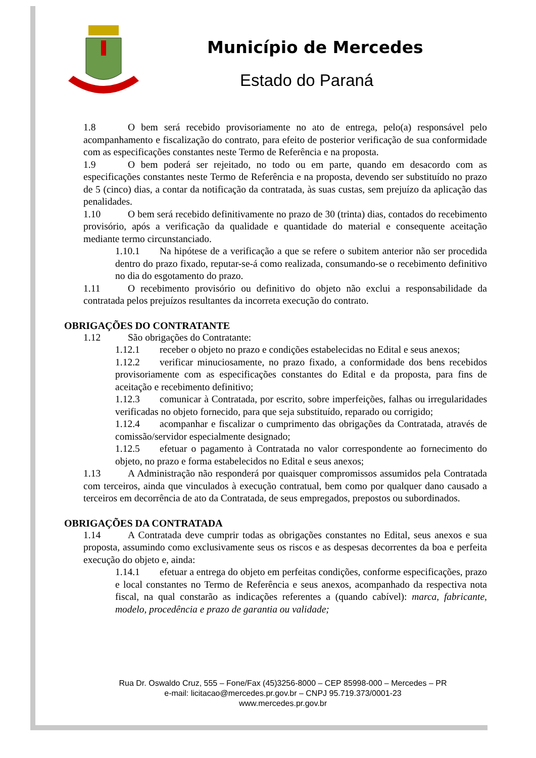Município de Mercedes
Estado do Paraná
1.8 O bem será recebido provisoriamente no ato de entrega, pelo(a) responsável pelo acompanhamento e fiscalização do contrato, para efeito de posterior verificação de sua conformidade com as especificações constantes neste Termo de Referência e na proposta.
1.9 O bem poderá ser rejeitado, no todo ou em parte, quando em desacordo com as especificações constantes neste Termo de Referência e na proposta, devendo ser substituído no prazo de 5 (cinco) dias, a contar da notificação da contratada, às suas custas, sem prejuízo da aplicação das penalidades.
1.10 O bem será recebido definitivamente no prazo de 30 (trinta) dias, contados do recebimento provisório, após a verificação da qualidade e quantidade do material e consequente aceitação mediante termo circunstanciado.
1.10.1 Na hipótese de a verificação a que se refere o subitem anterior não ser procedida dentro do prazo fixado, reputar-se-á como realizada, consumando-se o recebimento definitivo no dia do esgotamento do prazo.
1.11 O recebimento provisório ou definitivo do objeto não exclui a responsabilidade da contratada pelos prejuízos resultantes da incorreta execução do contrato.
OBRIGAÇÕES DO CONTRATANTE
1.12 São obrigações do Contratante:
1.12.1 receber o objeto no prazo e condições estabelecidas no Edital e seus anexos;
1.12.2 verificar minuciosamente, no prazo fixado, a conformidade dos bens recebidos provisoriamente com as especificações constantes do Edital e da proposta, para fins de aceitação e recebimento definitivo;
1.12.3 comunicar à Contratada, por escrito, sobre imperfeições, falhas ou irregularidades verificadas no objeto fornecido, para que seja substituído, reparado ou corrigido;
1.12.4 acompanhar e fiscalizar o cumprimento das obrigações da Contratada, através de comissão/servidor especialmente designado;
1.12.5 efetuar o pagamento à Contratada no valor correspondente ao fornecimento do objeto, no prazo e forma estabelecidos no Edital e seus anexos;
1.13 A Administração não responderá por quaisquer compromissos assumidos pela Contratada com terceiros, ainda que vinculados à execução contratual, bem como por qualquer dano causado a terceiros em decorrência de ato da Contratada, de seus empregados, prepostos ou subordinados.
OBRIGAÇÕES DA CONTRATADA
1.14 A Contratada deve cumprir todas as obrigações constantes no Edital, seus anexos e sua proposta, assumindo como exclusivamente seus os riscos e as despesas decorrentes da boa e perfeita execução do objeto e, ainda:
1.14.1 efetuar a entrega do objeto em perfeitas condições, conforme especificações, prazo e local constantes no Termo de Referência e seus anexos, acompanhado da respectiva nota fiscal, na qual constarão as indicações referentes a (quando cabível): marca, fabricante, modelo, procedência e prazo de garantia ou validade;
Rua Dr. Oswaldo Cruz, 555 – Fone/Fax (45)3256-8000 – CEP 85998-000 – Mercedes – PR
e-mail: licitacao@mercedes.pr.gov.br – CNPJ 95.719.373/0001-23
www.mercedes.pr.gov.br